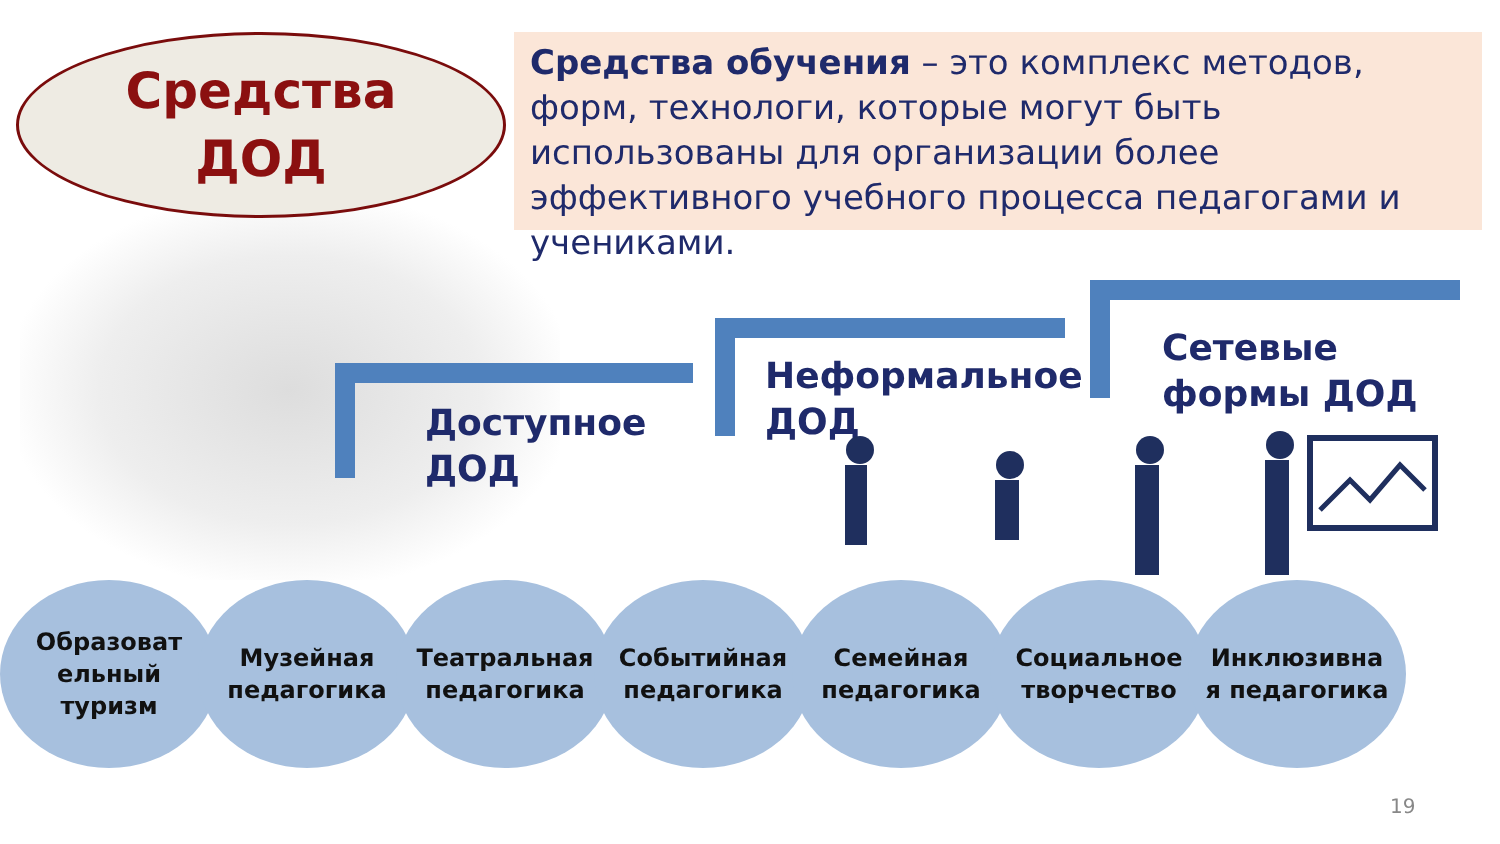Средства
ДОД
Средства обучения – это комплекс методов, форм, технологи, которые могут быть использованы для организации более эффективного учебного процесса педагогами и учениками.
Доступное
ДОД
Неформальное
ДОД
Сетевые
формы ДОД
Образоват
ельный
туризм
Музейная
педагогика
Театральная
педагогика
Событийная
педагогика
Семейная
педагогика
Социальное
творчество
Инклюзивна
я педагогика
19